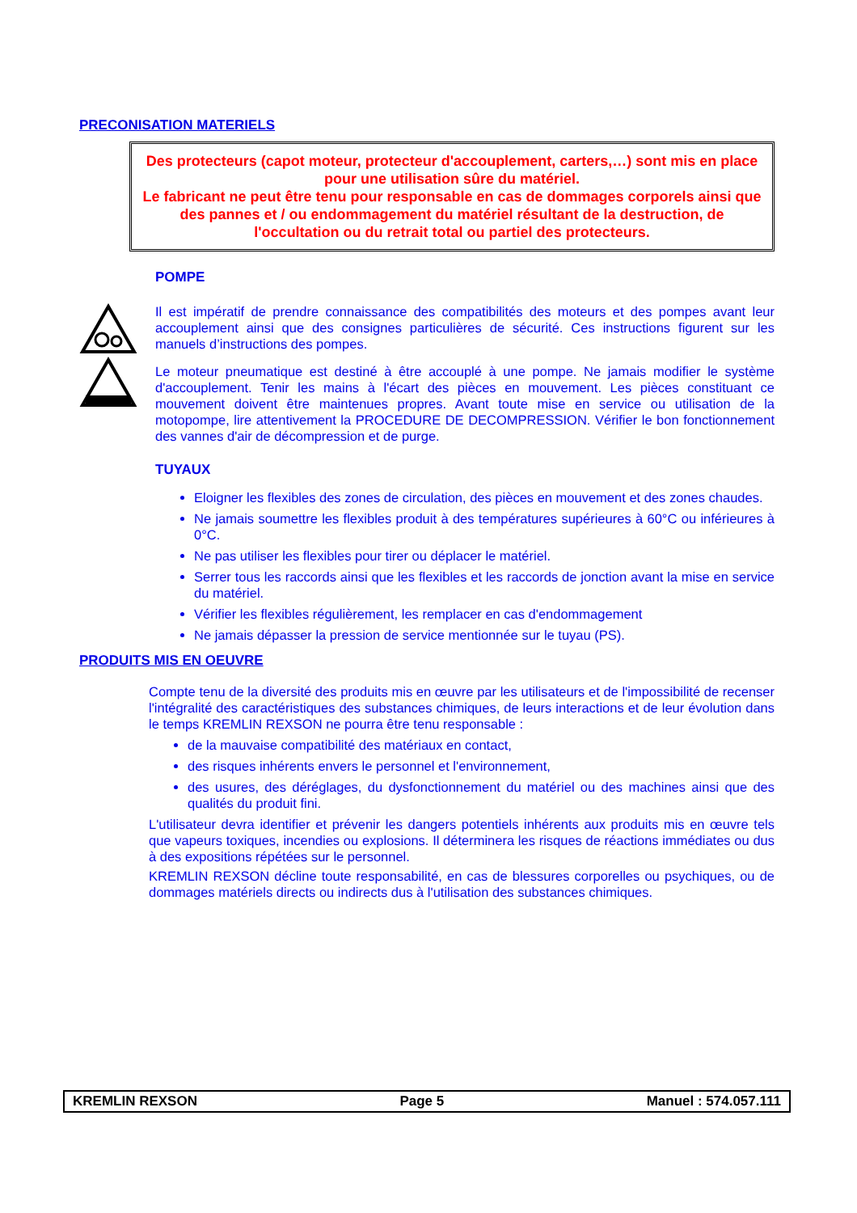PRECONISATION MATERIELS
Des protecteurs (capot moteur, protecteur d'accouplement, carters,…) sont mis en place pour une utilisation sûre du matériel.
Le fabricant ne peut être tenu pour responsable en cas de dommages corporels ainsi que des pannes et / ou endommagement du matériel résultant de la destruction, de l'occultation ou du retrait total ou partiel des protecteurs.
POMPE
Il est impératif de prendre connaissance des compatibilités des moteurs et des pompes avant leur accouplement ainsi que des consignes particulières de sécurité. Ces instructions figurent sur les manuels d’instructions des pompes.
Le moteur pneumatique est destiné à être accouplé à une pompe. Ne jamais modifier le système d'accouplement. Tenir les mains à l'écart des pièces en mouvement. Les pièces constituant ce mouvement doivent être maintenues propres. Avant toute mise en service ou utilisation de la motopompe, lire attentivement la PROCEDURE DE DECOMPRESSION. Vérifier le bon fonctionnement des vannes d'air de décompression et de purge.
TUYAUX
Eloigner les flexibles des zones de circulation, des pièces en mouvement et des zones chaudes.
Ne jamais soumettre les flexibles produit à des températures supérieures à 60°C ou inférieures à 0°C.
Ne pas utiliser les flexibles pour tirer ou déplacer le matériel.
Serrer tous les raccords ainsi que les flexibles et les raccords de jonction avant la mise en service du matériel.
Vérifier les flexibles régulièrement, les remplacer en cas d'endommagement
Ne jamais dépasser la pression de service mentionnée sur le tuyau (PS).
PRODUITS MIS EN OEUVRE
Compte tenu de la diversité des produits mis en œuvre par les utilisateurs et de l'impossibilité de recenser l'intégralité des caractéristiques des substances chimiques, de leurs interactions et de leur évolution dans le temps KREMLIN REXSON ne pourra être tenu responsable :
de la mauvaise compatibilité des matériaux en contact,
des risques inhérents envers le personnel et l'environnement,
des usures, des déréglages, du dysfonctionnement du matériel ou des machines ainsi que des qualités du produit fini.
L'utilisateur devra identifier et prévenir les dangers potentiels inhérents aux produits mis en œuvre tels que vapeurs toxiques, incendies ou explosions. Il déterminera les risques de réactions immédiates ou dus à des expositions répétées sur le personnel.
KREMLIN REXSON décline toute responsabilité, en cas de blessures corporelles ou psychiques, ou de dommages matériels directs ou indirects dus à l'utilisation des substances chimiques.
KREMLIN REXSON Page 5 Manuel : 574.057.111